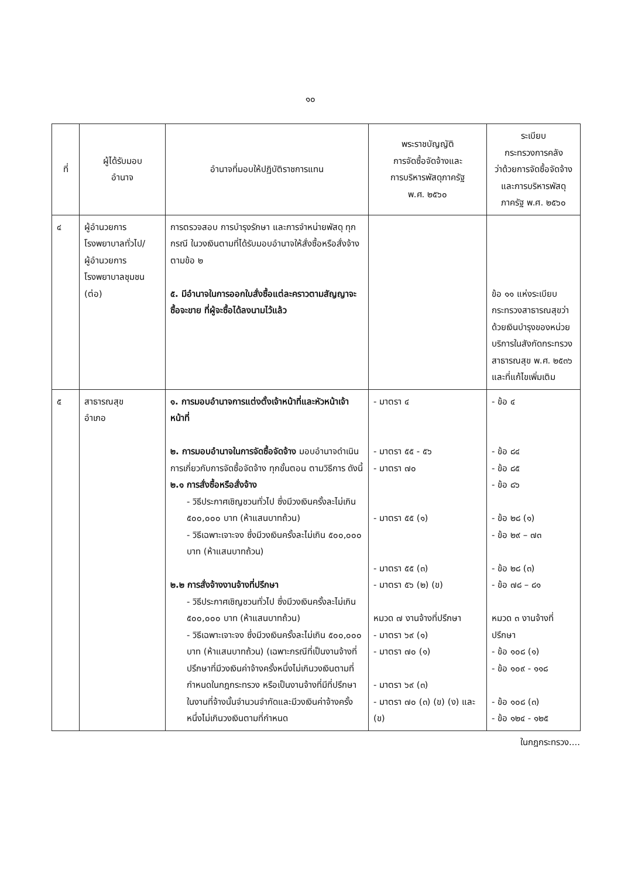๑๐
| ที่ | ผู้ได้รับมอบ อำนาจ | อำนาจที่มอบให้ปฏิบัติราชการแทน | พระราชบัญญัติ การจัดซื้อจัดจ้างและ การบริหารพัสดุภาครัฐ พ.ศ. ๒๕๖๐ | ระเบียบ กระทรวงการคลัง ว่าด้วยการจัดซื้อจัดจ้าง และการบริหารพัสดุ ภาครัฐ พ.ศ. ๒๕๖๐ |
| --- | --- | --- | --- | --- |
| ๔ | ผู้อำนวยการ โรงพยาบาลทั่วไป/ ผู้อำนวยการ โรงพยาบาลชุมชน (ต่อ) | การตรวจสอบ การบำรุงรักษา และการจำหน่ายพัสดุ ทุกกรณี ในวงเงินตามที่ได้รับมอบอำนาจให้สั่งซื้อหรือสั่งจ้าง ตามข้อ ๒ ๕. มีอำนาจในการออกใบสั่งซื้อแต่ละคราวตามสัญญาจะซื้อจะขาย ที่ผู้จะซื้อได้ลงนามไว้แล้ว | | ข้อ ๑๑ แห่งระเบียบกระทรวงสาธารณสุขว่าด้วยเงินบำรุงของหน่วยบริการในสังกัดกระทรวงสาธารณสุข พ.ศ. ๒๕๓๖ และที่แก้ไขเพิ่มเติม |
| ๕ | สาธารณสุข อำเภอ | ๑. การมอบอำนาจการแต่งตั้งเจ้าหน้าที่และหัวหน้าเจ้าหน้าที่ ๒. การมอบอำนาจในการจัดซื้อจัดจ้าง มอบอำนาจดำเนินการเกี่ยวกับการจัดซื้อจัดจ้าง ทุกขั้นตอน ตามวิธีการ ดังนี้ ๒.๑ การสั่งซื้อหรือสั่งจ้าง - วิธีประกาศเชิญชวนทั่วไป ซึ่งมีวงเงินครั้งละไม่เกิน ๕๐๐,๐๐๐ บาท (ห้าแสนบาทถ้วน) - วิธีเฉพาะเจาะจง ซึ่งมีวงเงินครั้งละไม่เกิน ๕๐๐,๐๐๐ บาท (ห้าแสนบาทถ้วน) ๒.๒ การสั่งจ้างงานจ้างที่ปรึกษา - วิธีประกาศเชิญชวนทั่วไป ซึ่งมีวงเงินครั้งละไม่เกิน ๕๐๐,๐๐๐ บาท (ห้าแสนบาทถ้วน) - วิธีเฉพาะเจาะจง ซึ่งมีวงเงินครั้งละไม่เกิน ๕๐๐,๐๐๐ บาท (ห้าแสนบาทถ้วน) (เฉพาะกรณีที่เป็นงานจ้างที่ปรึกษาที่มีวงเงินค่าจ้างครั้งหนึ่งไม่เกินวงเงินตามที่กำหนดในกฎกระทรวง หรือเป็นงานจ้างที่มีที่ปรึกษาในงานที่จ้างนั้นจำนวนจำกัดและมีวงเงินค่าจ้างครั้งหนึ่งไม่เกินวงเงินตามที่กำหนด | - มาตรา ๔ - มาตรา ๕๕ - ๕๖ - มาตรา ๗๐ - มาตรา ๕๕ (๑) - มาตรา ๕๕ (๓) - มาตรา ๕๖ (๒) (ข) หมวด ๗ งานจ้างที่ปรึกษา - มาตรา ๖๙ (๑) - มาตรา ๗๐ (๑) - มาตรา ๖๙ (๓) - มาตรา ๗๐ (๓) (ข) (ง) และ (ข) | - ข้อ ๔ - ข้อ ๘๔ - ข้อ ๘๕ - ข้อ ๘๖ - ข้อ ๒๘ (๑) - ข้อ ๒๙ – ๗๓ - ข้อ ๒๘ (๓) - ข้อ ๗๘ – ๘๑ หมวด ๓ งานจ้างที่ปรึกษา - ข้อ ๑๐๘ (๑) - ข้อ ๑๐๙ - ๑๑๘ - ข้อ ๑๐๘ (๓) - ข้อ ๑๒๔ - ๑๒๕ |
ในกฎกระทรวง....